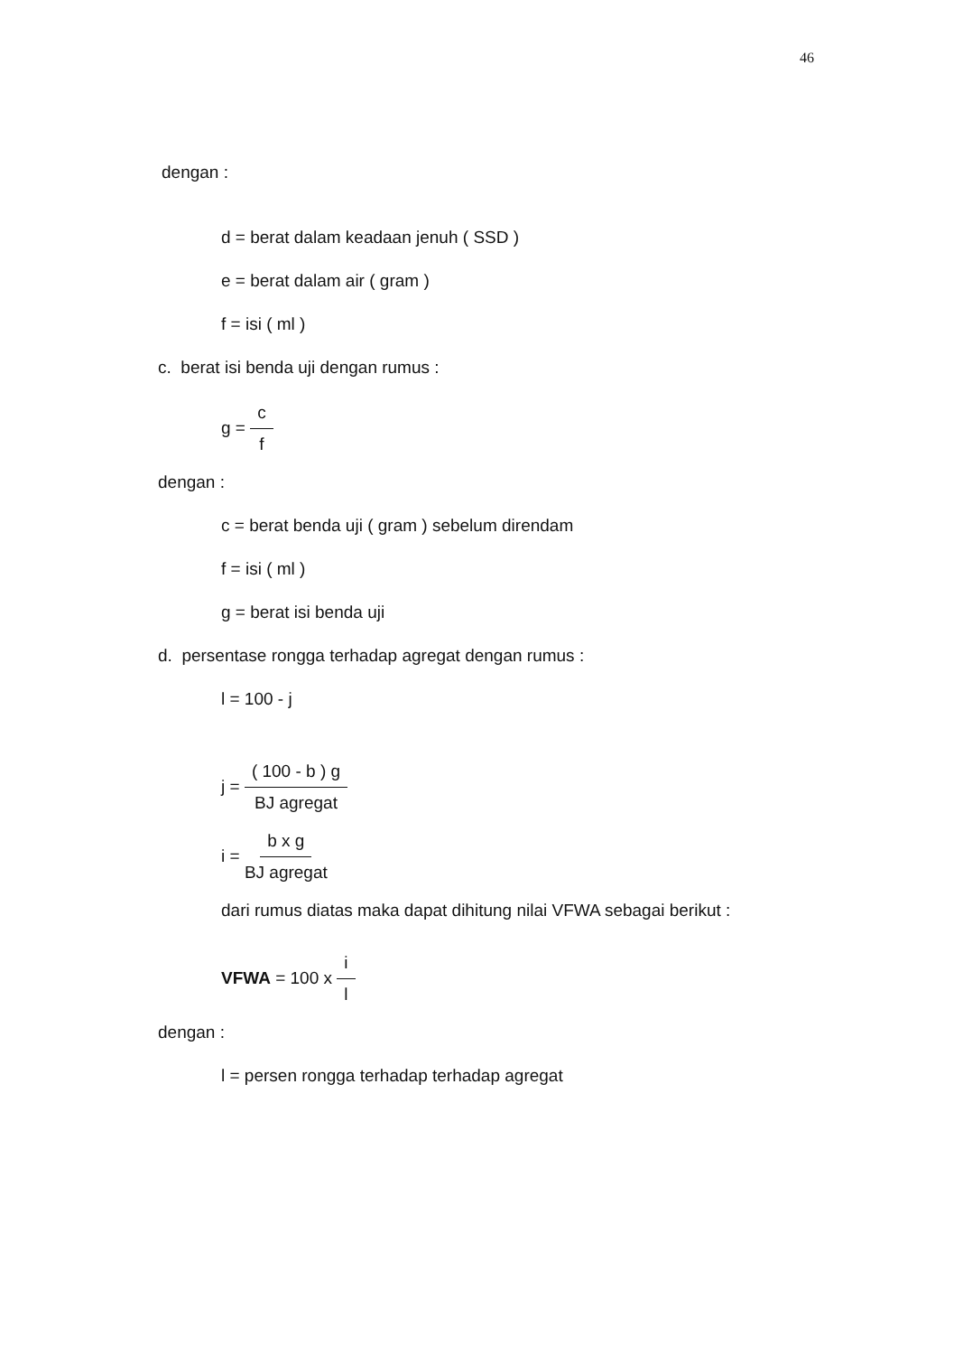46
dengan :
d = berat dalam keadaan jenuh ( SSD )
e = berat dalam air ( gram )
f = isi ( ml )
c. berat isi benda uji dengan rumus :
g = c f
dengan :
c = berat benda uji ( gram ) sebelum direndam
f = isi ( ml )
g = berat isi benda uji
d. persentase rongga terhadap agregat dengan rumus :
l = 100 - j
j = ( 100 - b ) g BJ agregat
i = b x g BJ agregat
dari rumus diatas maka dapat dihitung nilai VFWA sebagai berikut :
VFWA = 100 x i l
dengan :
l = persen rongga terhadap terhadap agregat